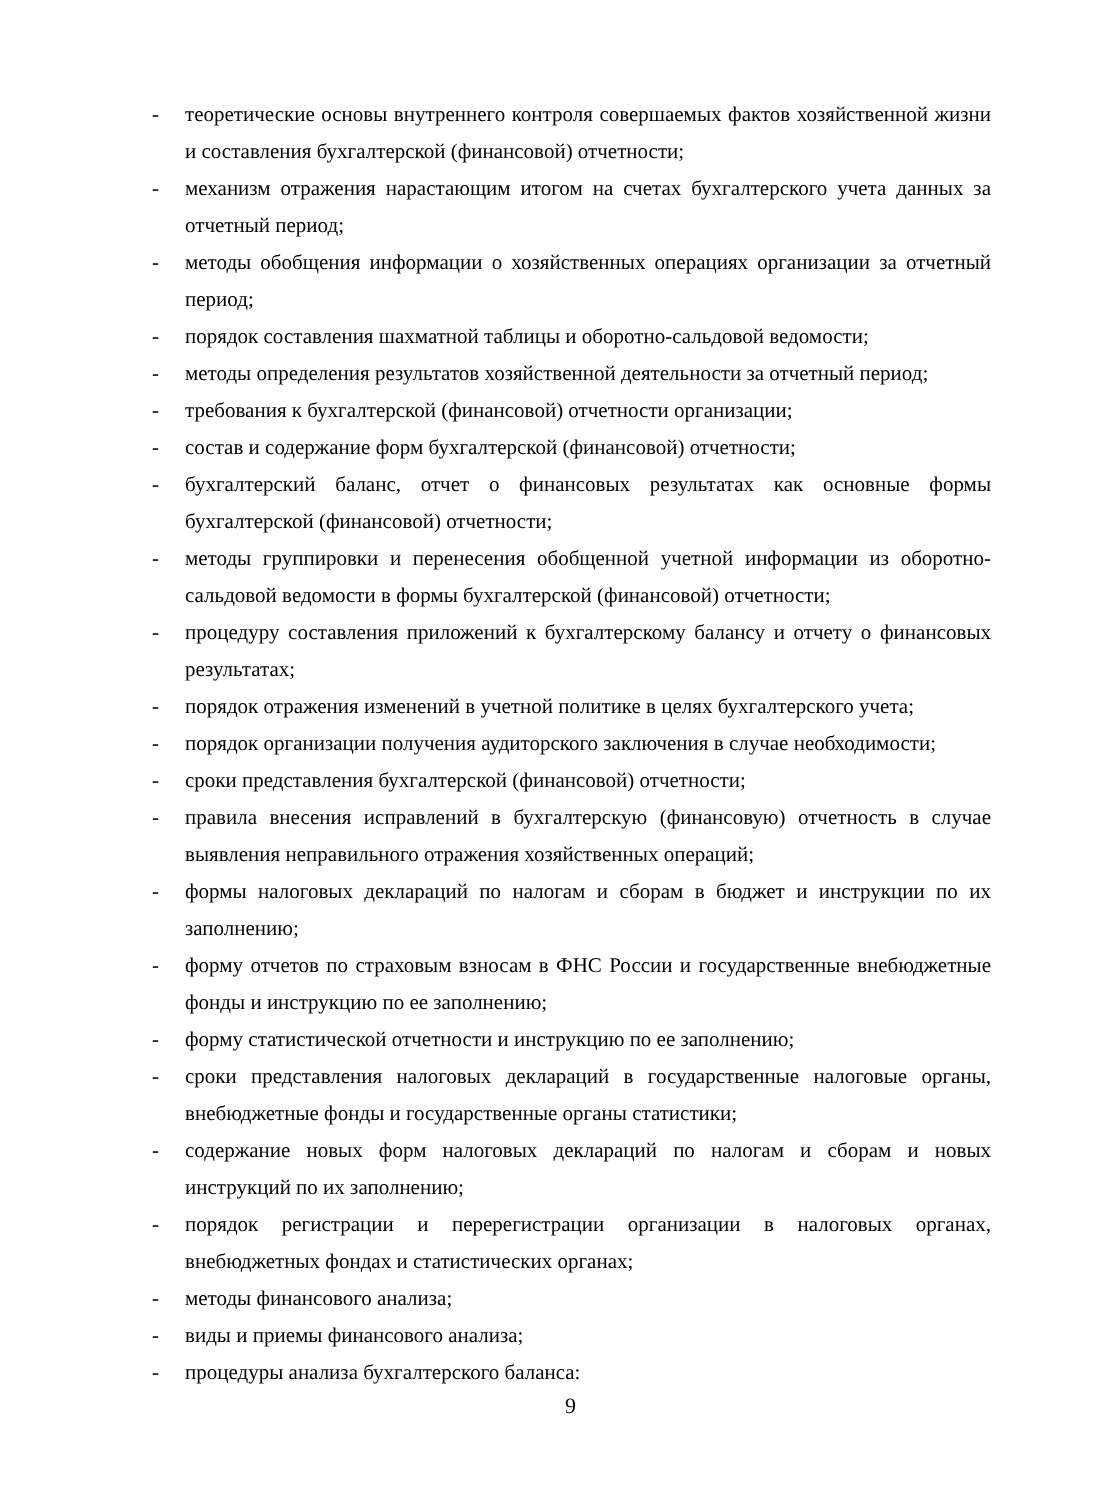- теоретические основы внутреннего контроля совершаемых фактов хозяйственной жизни и составления бухгалтерской (финансовой) отчетности;
- механизм отражения нарастающим итогом на счетах бухгалтерского учета данных за отчетный период;
- методы обобщения информации о хозяйственных операциях организации за отчетный период;
- порядок составления шахматной таблицы и оборотно-сальдовой ведомости;
- методы определения результатов хозяйственной деятельности за отчетный период;
- требования к бухгалтерской (финансовой) отчетности организации;
- состав и содержание форм бухгалтерской (финансовой) отчетности;
- бухгалтерский баланс, отчет о финансовых результатах как основные формы бухгалтерской (финансовой) отчетности;
- методы группировки и перенесения обобщенной учетной информации из оборотно-сальдовой ведомости в формы бухгалтерской (финансовой) отчетности;
- процедуру составления приложений к бухгалтерскому балансу и отчету о финансовых результатах;
- порядок отражения изменений в учетной политике в целях бухгалтерского учета;
- порядок организации получения аудиторского заключения в случае необходимости;
- сроки представления бухгалтерской (финансовой) отчетности;
- правила внесения исправлений в бухгалтерскую (финансовую) отчетность в случае выявления неправильного отражения хозяйственных операций;
- формы налоговых деклараций по налогам и сборам в бюджет и инструкции по их заполнению;
- форму отчетов по страховым взносам в ФНС России и государственные внебюджетные фонды и инструкцию по ее заполнению;
- форму статистической отчетности и инструкцию по ее заполнению;
- сроки представления налоговых деклараций в государственные налоговые органы, внебюджетные фонды и государственные органы статистики;
- содержание новых форм налоговых деклараций по налогам и сборам и новых инструкций по их заполнению;
- порядок регистрации и перерегистрации организации в налоговых органах, внебюджетных фондах и статистических органах;
- методы финансового анализа;
- виды и приемы финансового анализа;
- процедуры анализа бухгалтерского баланса:
9